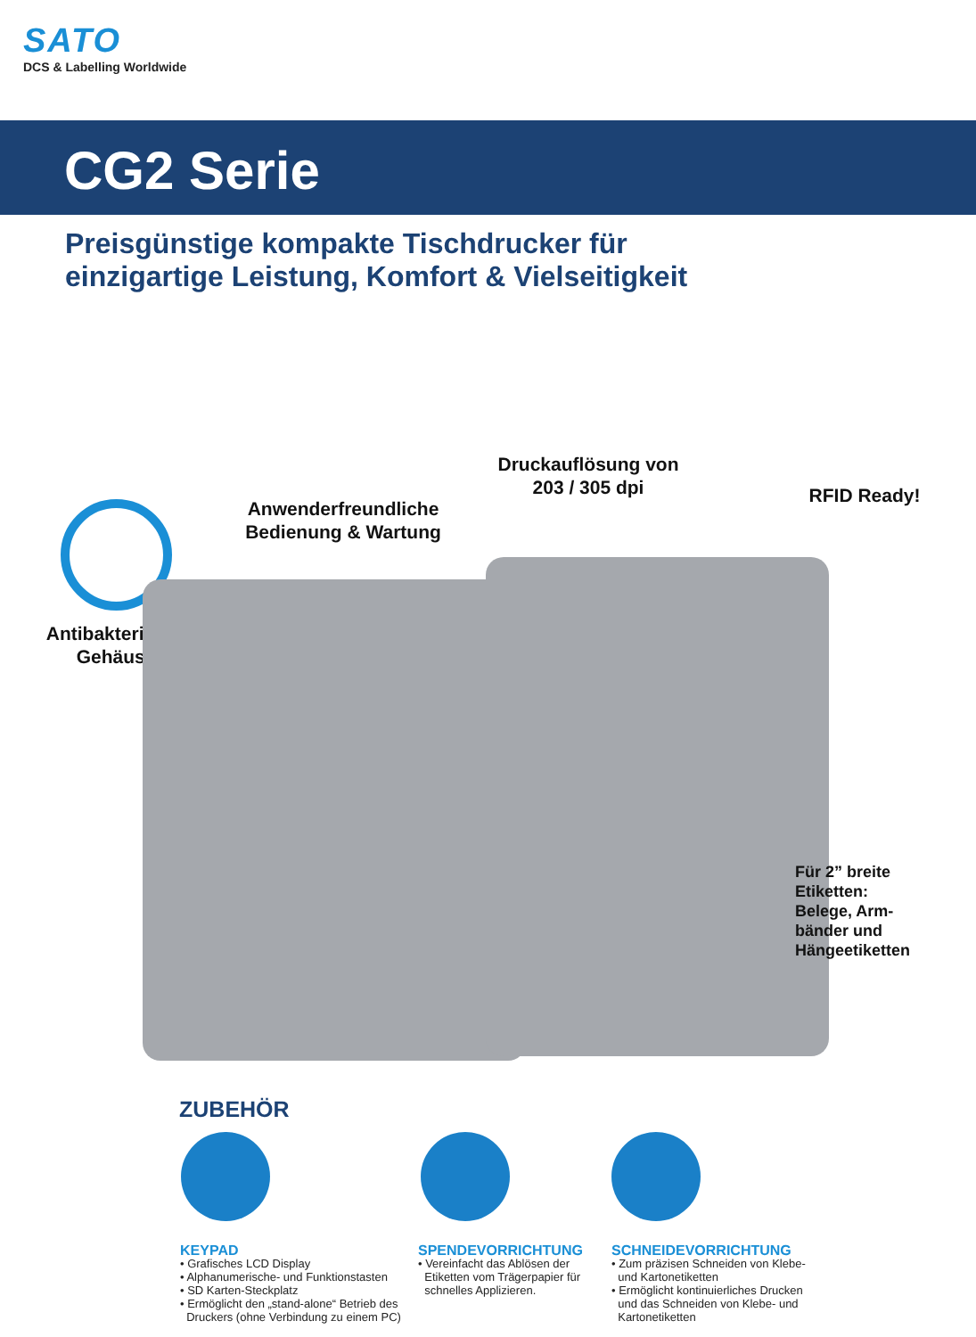SATO
DCS & Labelling Worldwide
CG2 Serie
Preisgünstige kompakte Tischdrucker für
einzigartige Leistung, Komfort & Vielseitigkeit
Antibakterielles
Gehäuse
Anwenderfreundliche
Bedienung & Wartung
Druckauflösung von
203 / 305 dpi
RFID Ready!
Für 2” breite
Etiketten:
Belege, Arm-
bänder und
Hängeetiketten
ZUBEHÖR
KEYPAD
• Grafisches LCD Display
• Alphanumerische- und Funktionstasten
• SD Karten-Steckplatz
• Ermöglicht den „stand-alone“ Betrieb des
Druckers (ohne Verbindung zu einem PC)
SPENDEVORRICHTUNG
• Vereinfacht das Ablösen der
Etiketten vom Trägerpapier für
schnelles Applizieren.
SCHNEIDEVORRICHTUNG
• Zum präzisen Schneiden von Klebe-
und Kartonetiketten
• Ermöglicht kontinuierliches Drucken
und das Schneiden von Klebe- und
Kartonetiketten